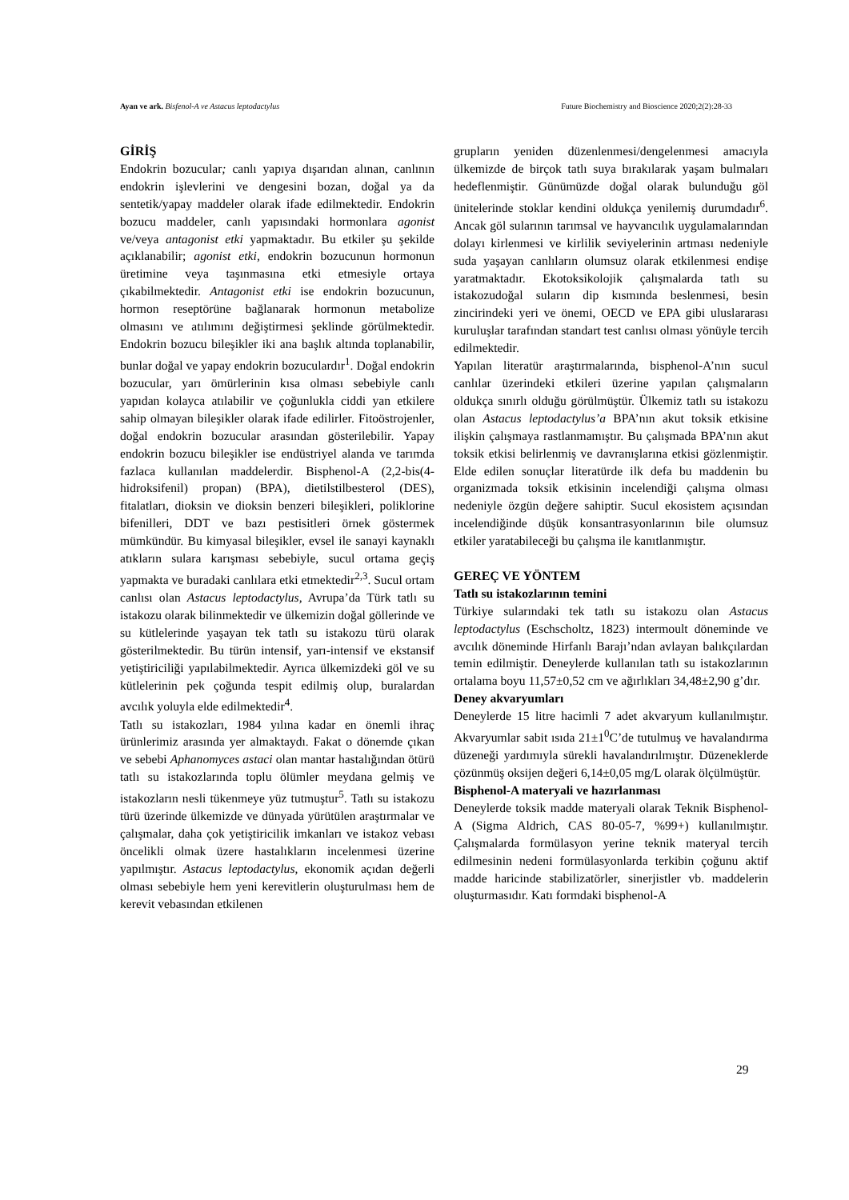Ayan ve ark. Bisfenol-A ve Astacus leptodactylus Future Biochemistry and Bioscience 2020;2(2):28-33
GİRİŞ
Endokrin bozucular; canlı yapıya dışarıdan alınan, canlının endokrin işlevlerini ve dengesini bozan, doğal ya da sentetik/yapay maddeler olarak ifade edilmektedir. Endokrin bozucu maddeler, canlı yapısındaki hormonlara agonist ve/veya antagonist etki yapmaktadır. Bu etkiler şu şekilde açıklanabilir; agonist etki, endokrin bozucunun hormonun üretimine veya taşınmasına etki etmesiyle ortaya çıkabilmektedir. Antagonist etki ise endokrin bozucunun, hormon reseptörüne bağlanarak hormonun metabolize olmasını ve atılımını değiştirmesi şeklinde görülmektedir. Endokrin bozucu bileşikler iki ana başlık altında toplanabilir, bunlar doğal ve yapay endokrin bozuculardır<sup>1</sup>. Doğal endokrin bozucular, yarı ömürlerinin kısa olması sebebiyle canlı yapıdan kolayca atılabilir ve çoğunlukla ciddi yan etkilere sahip olmayan bileşikler olarak ifade edilirler. Fitoöstrojenler, doğal endokrin bozucular arasından gösterilebilir. Yapay endokrin bozucu bileşikler ise endüstriyel alanda ve tarımda fazlaca kullanılan maddelerdir. Bisphenol-A (2,2-bis(4-hidroksifenil) propan) (BPA), dietilstilbesterol (DES), fitalatları, dioksin ve dioksin benzeri bileşikleri, poliklorine bifenilleri, DDT ve bazı pestisitleri örnek göstermek mümkündür. Bu kimyasal bileşikler, evsel ile sanayi kaynaklı atıkların sulara karışması sebebiyle, sucul ortama geçiş yapmakta ve buradaki canlılara etki etmektedir<sup>2,3</sup>. Sucul ortam canlısı olan Astacus leptodactylus, Avrupa’da Türk tatlı su istakozu olarak bilinmektedir ve ülkemizin doğal göllerinde ve su kütlelerinde yaşayan tek tatlı su istakozu türü olarak gösterilmektedir. Bu türün intensif, yarı-intensif ve ekstansif yetiştiriciliği yapılabilmektedir. Ayrıca ülkemizdeki göl ve su kütlelerinin pek çoğunda tespit edilmiş olup, buralardan avcılık yoluyla elde edilmektedir<sup>4</sup>.
Tatlı su istakozları, 1984 yılına kadar en önemli ihraç ürünlerimiz arasında yer almaktaydı. Fakat o dönemde çıkan ve sebebi Aphanomyces astaci olan mantar hastalığından ötürü tatlı su istakozlarında toplu ölümler meydana gelmiş ve istakozların nesli tükenmeye yüz tutmuştur<sup>5</sup>. Tatlı su istakozu türü üzerinde ülkemizde ve dünyada yürütülen araştırmalar ve çalışmalar, daha çok yetiştiricilik imkanları ve istakoz vebası öncelikli olmak üzere hastalıkların incelenmesi üzerine yapılmıştır. Astacus leptodactylus, ekonomik açıdan değerli olması sebebiyle hem yeni kerevitlerin oluşturulması hem de kerevit vebasından etkilenen
grupların yeniden düzenlenmesi/dengelenmesi amacıyla ülkemizde de birçok tatlı suya bırakılarak yaşam bulmaları hedeflenmiştir. Günümüzde doğal olarak bulunduğu göl ünitelerinde stoklar kendini oldukça yenilemiş durumdadır<sup>6</sup>. Ancak göl sularının tarımsal ve hayvancılık uygulamalarından dolayı kirlenmesi ve kirlilik seviyelerinin artması nedeniyle suda yaşayan canlıların olumsuz olarak etkilenmesi endişe yaratmaktadır. Ekotoksikolojik çalışmalarda tatlı su istakozudoğal suların dip kısmında beslenmesi, besin zincirindeki yeri ve önemi, OECD ve EPA gibi uluslararası kuruluşlar tarafından standart test canlısı olması yönüyle tercih edilmektedir.
Yapılan literatür araştırmalarında, bisphenol-A’nın sucul canlılar üzerindeki etkileri üzerine yapılan çalışmaların oldukça sınırlı olduğu görülmüştür. Ülkemiz tatlı su istakozu olan Astacus leptodactylus’a BPA’nın akut toksik etkisine ilişkin çalışmaya rastlanmamıştır. Bu çalışmada BPA’nın akut toksik etkisi belirlenmiş ve davranışlarına etkisi gözlenmiştir. Elde edilen sonuçlar literatürde ilk defa bu maddenin bu organizmada toksik etkisinin incelendiği çalışma olması nedeniyle özgün değere sahiptir. Sucul ekosistem açısından incelendiğinde düşük konsantrasyonlarının bile olumsuz etkiler yaratabileceği bu çalışma ile kanıtlanmıştır.
GEREÇ VE YÖNTEM
Tatlı su istakozlarının temini
Türkiye sularındaki tek tatlı su istakozu olan Astacus leptodactylus (Eschscholtz, 1823) intermoult döneminde ve avcılık döneminde Hirfanlı Barajı’ndan avlayan balıkçılardan temin edilmiştir. Deneylerde kullanılan tatlı su istakozlarının ortalama boyu 11,57±0,52 cm ve ağırlıkları 34,48±2,90 g’dır.
Deney akvaryumları
Deneylerde 15 litre hacimli 7 adet akvaryum kullanılmıştır. Akvaryumlar sabit ısıda 21±1<sup>0</sup>C’de tutulmuş ve havalandırma düzeneği yardımıyla sürekli havalandırılmıştır. Düzeneklerde çözünmüş oksijen değeri 6,14±0,05 mg/L olarak ölçülmüştür.
Bisphenol-A materyali ve hazırlanması
Deneylerde toksik madde materyali olarak Teknik Bisphenol-A (Sigma Aldrich, CAS 80-05-7, %99+) kullanılmıştır. Çalışmalarda formülasyon yerine teknik materyal tercih edilmesinin nedeni formülasyonlarda terkibin çoğunu aktif madde haricinde stabilizatörler, sinerjistler vb. maddelerin oluşturmasıdır. Katı formdaki bisphenol-A
29